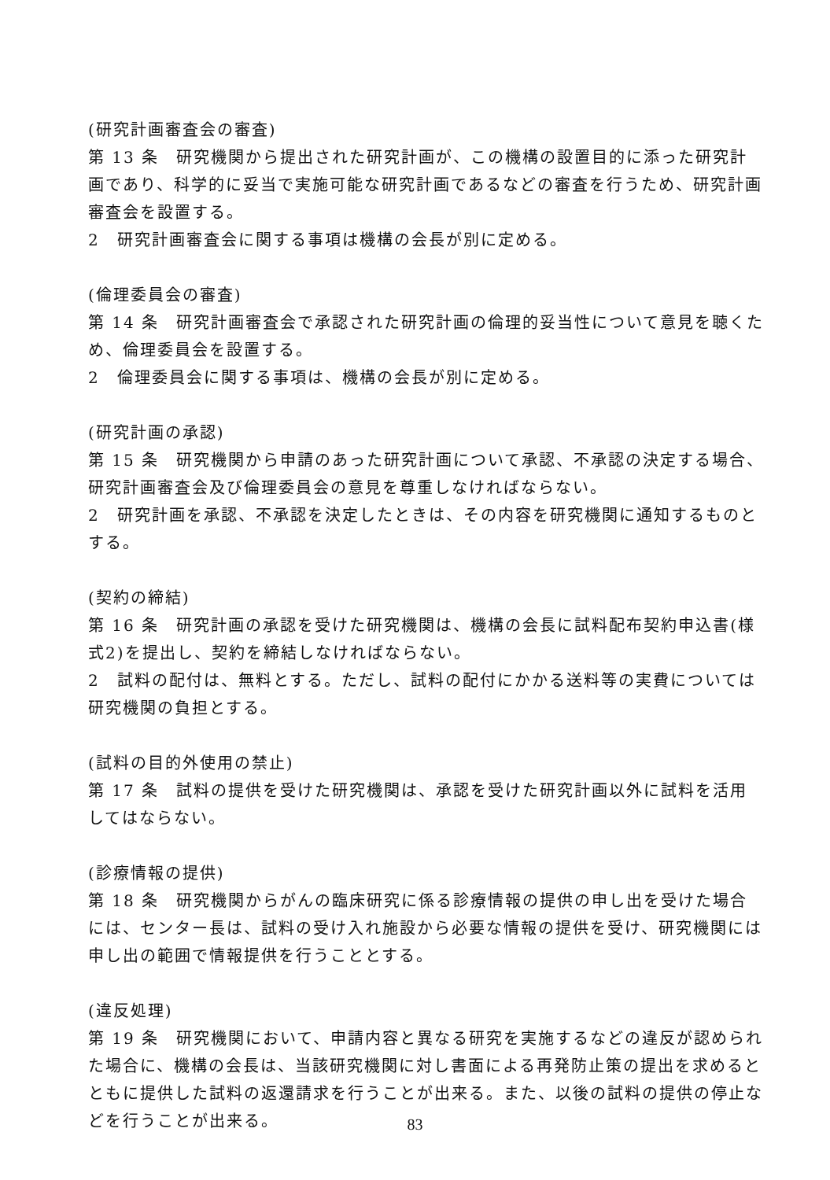(研究計画審査会の審査)
第 13 条　研究機関から提出された研究計画が、この機構の設置目的に添った研究計画であり、科学的に妥当で実施可能な研究計画であるなどの審査を行うため、研究計画審査会を設置する。
2　研究計画審査会に関する事項は機構の会長が別に定める。
(倫理委員会の審査)
第 14 条　研究計画審査会で承認された研究計画の倫理的妥当性について意見を聴くため、倫理委員会を設置する。
2　倫理委員会に関する事項は、機構の会長が別に定める。
(研究計画の承認)
第 15 条　研究機関から申請のあった研究計画について承認、不承認の決定する場合、研究計画審査会及び倫理委員会の意見を尊重しなければならない。
2　研究計画を承認、不承認を決定したときは、その内容を研究機関に通知するものとする。
(契約の締結)
第 16 条　研究計画の承認を受けた研究機関は、機構の会長に試料配布契約申込書(様式2)を提出し、契約を締結しなければならない。
2　試料の配付は、無料とする。ただし、試料の配付にかかる送料等の実費については研究機関の負担とする。
(試料の目的外使用の禁止)
第 17 条　試料の提供を受けた研究機関は、承認を受けた研究計画以外に試料を活用してはならない。
(診療情報の提供)
第 18 条　研究機関からがんの臨床研究に係る診療情報の提供の申し出を受けた場合には、センター長は、試料の受け入れ施設から必要な情報の提供を受け、研究機関には申し出の範囲で情報提供を行うこととする。
(違反処理)
第 19 条　研究機関において、申請内容と異なる研究を実施するなどの違反が認められた場合に、機構の会長は、当該研究機関に対し書面による再発防止策の提出を求めるとともに提供した試料の返還請求を行うことが出来る。また、以後の試料の提供の停止などを行うことが出来る。
83